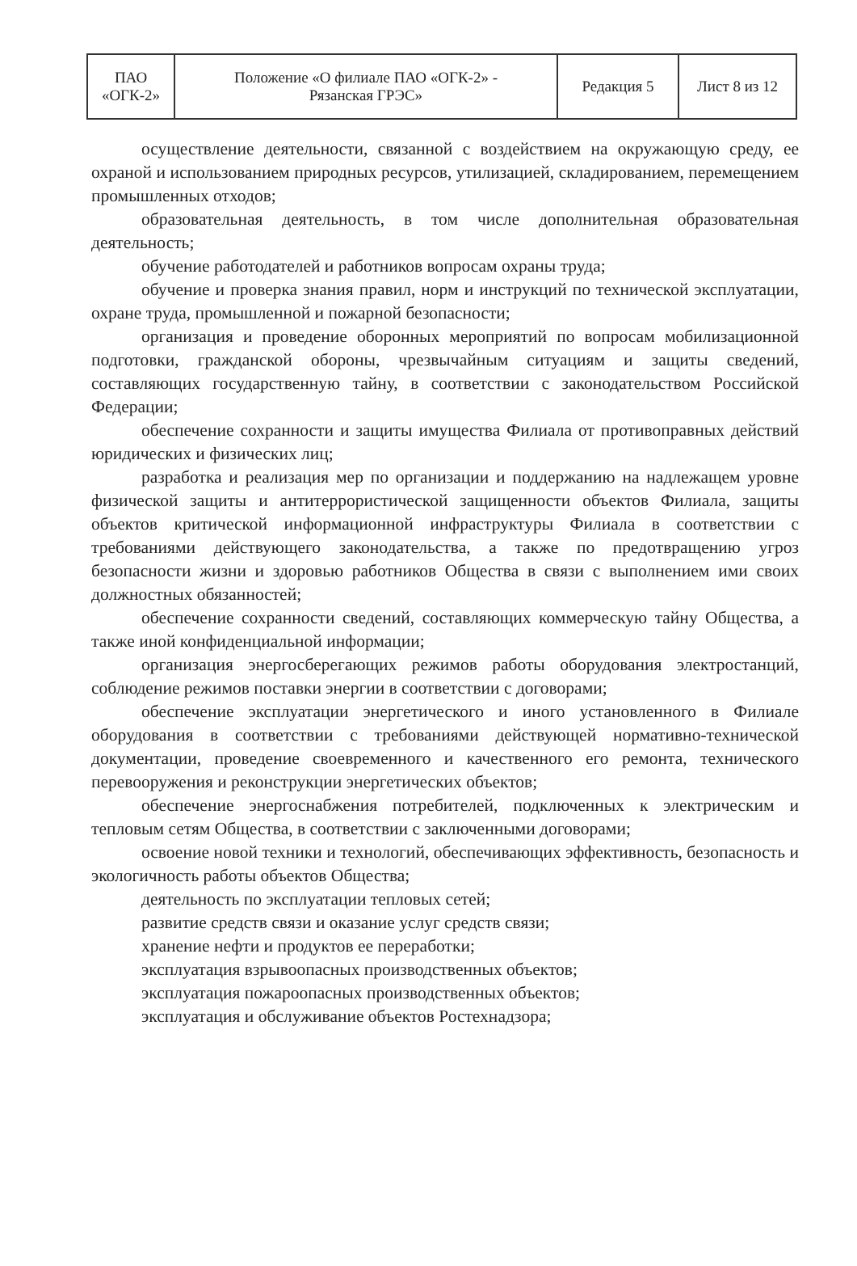| ПАО «ОГК-2» | Положение «О филиале ПАО «ОГК-2» - Рязанская ГРЭС» | Редакция 5 | Лист 8 из 12 |
осуществление деятельности, связанной с воздействием на окружающую среду, ее охраной и использованием природных ресурсов, утилизацией, складированием, перемещением промышленных отходов;
образовательная деятельность, в том числе дополнительная образовательная деятельность;
обучение работодателей и работников вопросам охраны труда;
обучение и проверка знания правил, норм и инструкций по технической эксплуатации, охране труда, промышленной и пожарной безопасности;
организация и проведение оборонных мероприятий по вопросам мобилизационной подготовки, гражданской обороны, чрезвычайным ситуациям и защиты сведений, составляющих государственную тайну, в соответствии с законодательством Российской Федерации;
обеспечение сохранности и защиты имущества Филиала от противоправных действий юридических и физических лиц;
разработка и реализация мер по организации и поддержанию на надлежащем уровне физической защиты и антитеррористической защищенности объектов Филиала, защиты объектов критической информационной инфраструктуры Филиала в соответствии с требованиями действующего законодательства, а также по предотвращению угроз безопасности жизни и здоровью работников Общества в связи с выполнением ими своих должностных обязанностей;
обеспечение сохранности сведений, составляющих коммерческую тайну Общества, а также иной конфиденциальной информации;
организация энергосберегающих режимов работы оборудования электростанций, соблюдение режимов поставки энергии в соответствии с договорами;
обеспечение эксплуатации энергетического и иного установленного в Филиале оборудования в соответствии с требованиями действующей нормативно-технической документации, проведение своевременного и качественного его ремонта, технического перевооружения и реконструкции энергетических объектов;
обеспечение энергоснабжения потребителей, подключенных к электрическим и тепловым сетям Общества, в соответствии с заключенными договорами;
освоение новой техники и технологий, обеспечивающих эффективность, безопасность и экологичность работы объектов Общества;
деятельность по эксплуатации тепловых сетей;
развитие средств связи и оказание услуг средств связи;
хранение нефти и продуктов ее переработки;
эксплуатация взрывоопасных производственных объектов;
эксплуатация пожароопасных производственных объектов;
эксплуатация и обслуживание объектов Ростехнадзора;